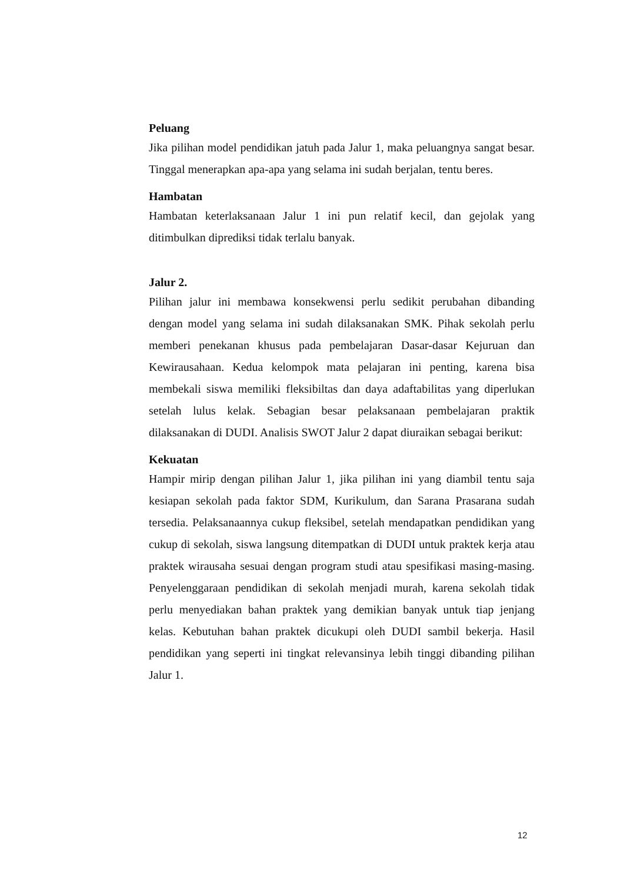Peluang
Jika pilihan model pendidikan jatuh pada Jalur 1, maka peluangnya sangat besar. Tinggal menerapkan apa-apa yang selama ini sudah berjalan, tentu beres.
Hambatan
Hambatan keterlaksanaan Jalur 1 ini pun relatif kecil, dan gejolak yang ditimbulkan diprediksi tidak terlalu banyak.
Jalur 2.
Pilihan jalur ini membawa konsekwensi perlu sedikit perubahan dibanding dengan model yang selama ini sudah dilaksanakan SMK. Pihak sekolah perlu memberi penekanan khusus pada pembelajaran Dasar-dasar Kejuruan dan Kewirausahaan. Kedua kelompok mata pelajaran ini penting, karena bisa membekali siswa memiliki fleksibiltas dan daya adaftabilitas yang diperlukan setelah lulus kelak. Sebagian besar pelaksanaan pembelajaran praktik dilaksanakan di DUDI. Analisis SWOT Jalur 2 dapat diuraikan sebagai berikut:
Kekuatan
Hampir mirip dengan pilihan Jalur 1, jika pilihan ini yang diambil tentu saja kesiapan sekolah pada faktor SDM, Kurikulum, dan Sarana Prasarana sudah tersedia. Pelaksanaannya cukup fleksibel, setelah mendapatkan pendidikan yang cukup di sekolah, siswa langsung ditempatkan di DUDI untuk praktek kerja atau praktek wirausaha sesuai dengan program studi atau spesifikasi masing-masing. Penyelenggaraan pendidikan di sekolah menjadi murah, karena sekolah tidak perlu menyediakan bahan praktek yang demikian banyak untuk tiap jenjang kelas. Kebutuhan bahan praktek dicukupi oleh DUDI sambil bekerja. Hasil pendidikan yang seperti ini tingkat relevansinya lebih tinggi dibanding pilihan Jalur 1.
12